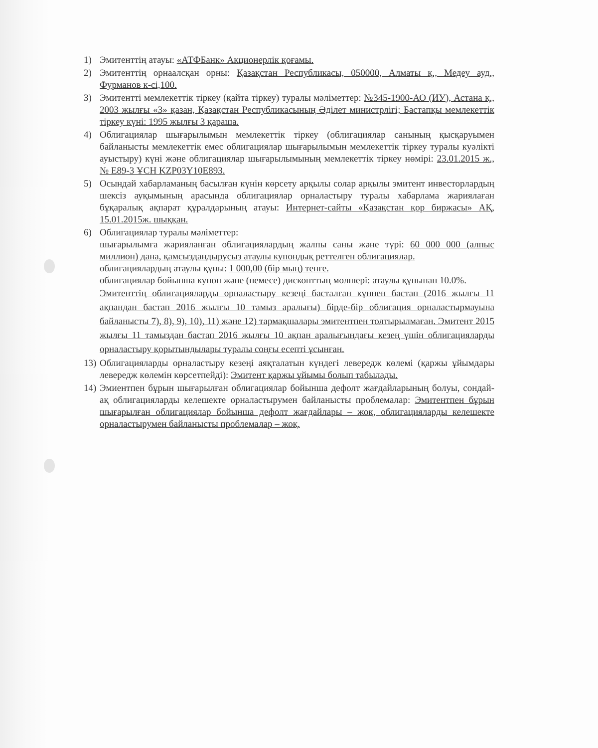1) Эмитенттің атауы: «АТФБанк» Акционерлік қоғамы.
2) Эмитенттің орнаалсқан орны: Қазақстан Республикасы, 050000, Алматы қ., Медеу ауд., Фурманов к-сі,100.
3) Эмитентті мемлекеттік тіркеу (қайта тіркеу) туралы мәліметтер: №345-1900-АО (ИУ), Астана қ., 2003 жылғы «3» қазан, Қазақстан Республикасының Әділет министрлігі; Бастапқы мемлекеттік тіркеу күні: 1995 жылғы 3 қараша.
4) Облигациялар шығарылымын мемлекеттік тіркеу (облигациялар санының қысқаруымен байланысты мемлекеттік емес облигациялар шығарылымын мемлекеттік тіркеу туралы куәлікті ауыстыру) күні және облигациялар шығарылымының мемлекеттік тіркеу нөмірі: 23.01.2015 ж., № Е89-3 ҰСН KZP03Y10E893.
5) Осындай хабарламаның басылған күнін көрсету арқылы солар арқылы эмитент инвесторлардың шексіз ауқымының арасында облигациялар орналастыру туралы хабарлама жариялаған бұқаралық ақпарат құралдарының атауы: Интернет-сайты «Қазақстан қор биржасы» АҚ, 15.01.2015ж. шыққан.
6) Облигациялар туралы мәліметтер:
шығарылымға жарияланған облигациялардың жалпы саны және түрі: 60 000 000 (алпыс миллион) дана, қамсыздандырусыз атаулы купондық реттелген облигациялар.
облигациялардың атаулы құны: 1 000,00 (бір мың) тенге.
облигациялар бойынша купон және (немесе) дисконттың мөлшері: атаулы құнынан 10.0%.
Эмитенттің облигацияларды орналастыру кезеңі басталған күннен бастап (2016 жылғы 11 ақпандан бастап 2016 жылғы 10 тамыз аралығы) бірде-бір облигация орналастырмауына байланысты 7), 8), 9), 10), 11) және 12) тармақшалары эмитентпен толтырылмаған. Эмитент 2015 жылғы 11 тамыздан бастап 2016 жылғы 10 ақпан аралығындағы кезең үшін облигацияларды орналастыру қорытындылары туралы соңғы есепті ұсынған.
13)
Облигацияларды орналастыру кезеңі аяқталатын күндегі левередж көлемі (қаржы ұйымдары левередж көлемін көрсетпейді): Эмитент қаржы ұйымы болып табылады.
14)
Эмиентпен бұрын шығарылған облигациялар бойынша дефолт жағдайларының болуы, сондай-ақ облигацияларды келешекте орналастырумен байланысты проблемалар: Эмитентпен бұрын шығарылған облигациялар бойынша дефолт жағдайлары – жоқ, облигацияларды келешекте орналастырумен байланысты проблемалар – жоқ.